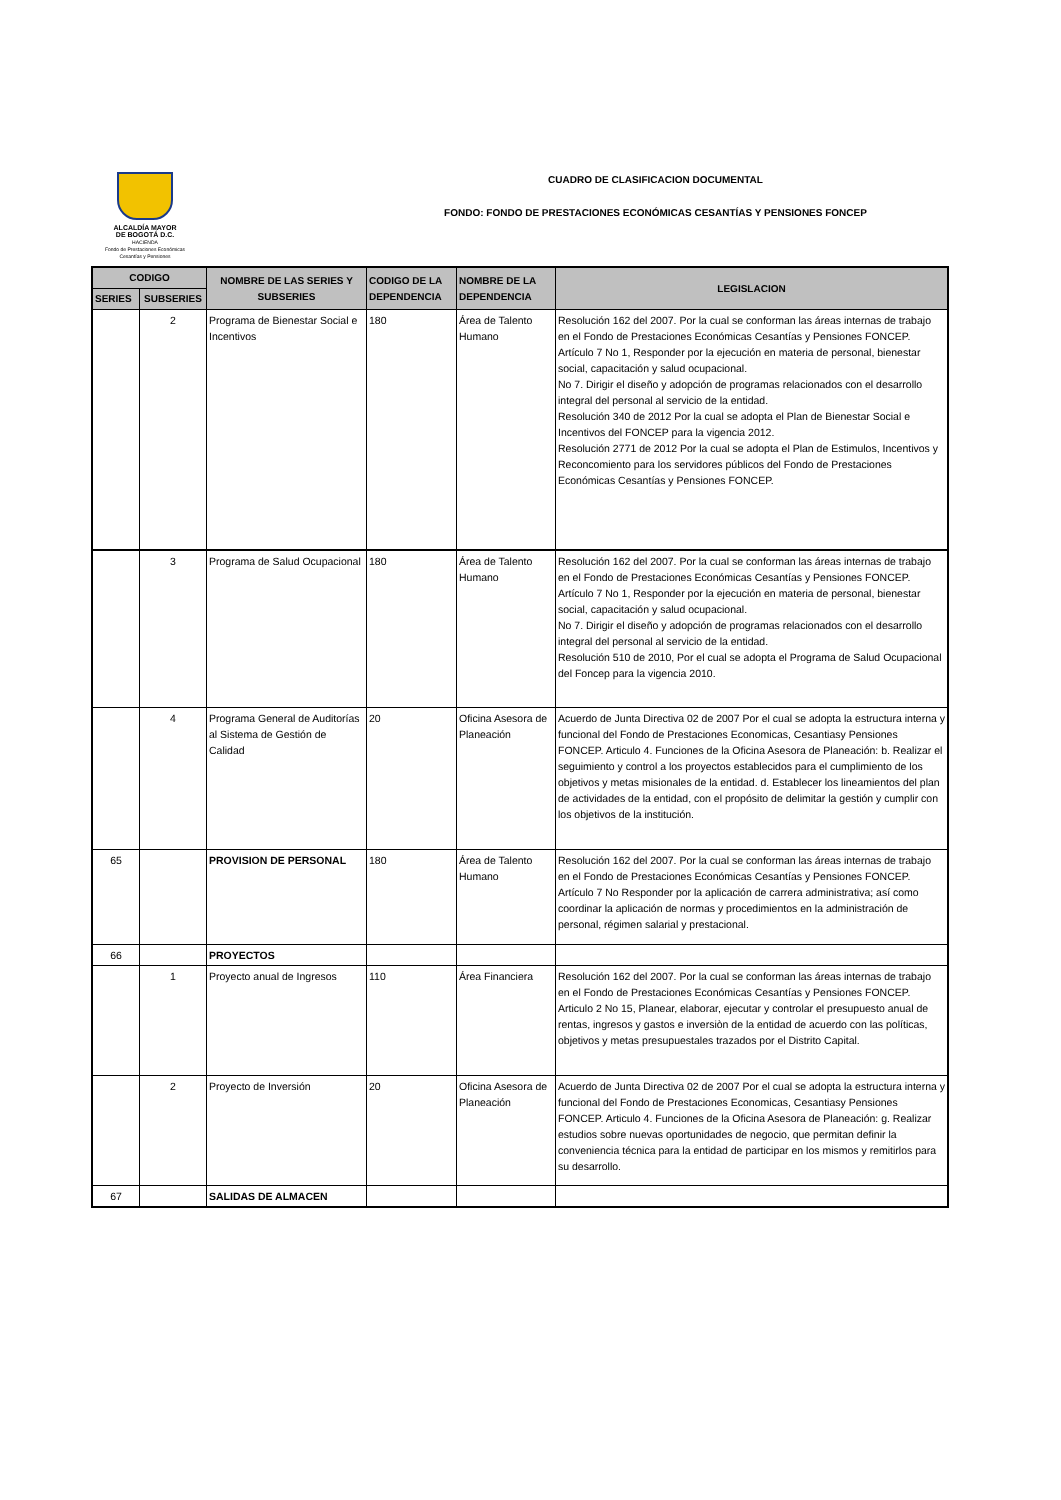ALCALDÍA MAYOR
DE BOGOTÁ D.C.
HACIENDA
Fondo de Prestaciones Económicas
Cesantías y Pensiones
CUADRO DE CLASIFICACION DOCUMENTAL
FONDO: FONDO DE PRESTACIONES ECONÓMICAS CESANTÍAS Y PENSIONES FONCEP
| CODIGO | | NOMBRE DE LAS SERIES Y SUBSERIES | CODIGO DE LA DEPENDENCIA | NOMBRE DE LA DEPENDENCIA | LEGISLACION |
| --- | --- | --- | --- | --- | --- |
| SERIES | SUBSERIES | | | | |
| | 2 | Programa de Bienestar Social e Incentivos | 180 | Área de Talento Humano | Resolución 162 del 2007. Por la cual se conforman las áreas internas de trabajo en el Fondo de Prestaciones Económicas Cesantías y Pensiones FONCEP. Artículo 7 No 1, Responder por la ejecución en materia de personal, bienestar social, capacitación y salud ocupacional. No 7. Dirigir el diseño y adopción de programas relacionados con el desarrollo integral del personal al servicio de la entidad. Resolución 340 de 2012 Por la cual se adopta el Plan de Bienestar Social e Incentivos del FONCEP para la vigencia 2012. Resolución 2771 de 2012 Por la cual se adopta el Plan de Estimulos, Incentivos y Reconcomiento para los servidores públicos del Fondo de Prestaciones Económicas Cesantías y Pensiones FONCEP. |
| | 3 | Programa de Salud Ocupacional | 180 | Área de Talento Humano | Resolución 162 del 2007. Por la cual se conforman las áreas internas de trabajo en el Fondo de Prestaciones Económicas Cesantías y Pensiones FONCEP. Artículo 7 No 1, Responder por la ejecución en materia de personal, bienestar social, capacitación y salud ocupacional. No 7. Dirigir el diseño y adopción de programas relacionados con el desarrollo integral del personal al servicio de la entidad. Resolución 510 de 2010, Por el cual se adopta el Programa de Salud Ocupacional del Foncep para la vigencia 2010. |
| | 4 | Programa General de Auditorías al Sistema de Gestión de Calidad | 20 | Oficina Asesora de Planeación | Acuerdo de Junta Directiva 02 de 2007 Por el cual se adopta la estructura interna y funcional del Fondo de Prestaciones Economicas, Cesantiasy Pensiones FONCEP. Articulo 4. Funciones de la Oficina Asesora de Planeación: b. Realizar el seguimiento y control a los proyectos establecidos para el cumplimiento de los objetivos y metas misionales de la entidad. d. Establecer los lineamientos del plan de actividades de la entidad, con el propósito de delimitar la gestión y cumplir con los objetivos de la institución. |
| 65 | | PROVISION DE PERSONAL | 180 | Área de Talento Humano | Resolución 162 del 2007. Por la cual se conforman las áreas internas de trabajo en el Fondo de Prestaciones Económicas Cesantías y Pensiones FONCEP. Artículo 7 No Responder por la aplicación de carrera administrativa; así como coordinar la aplicación de normas y procedimientos en la administración de personal, régimen salarial y prestacional. |
| 66 | | PROYECTOS | | | |
| | 1 | Proyecto anual de Ingresos | 110 | Área Financiera | Resolución 162 del 2007. Por la cual se conforman las áreas internas de trabajo en el Fondo de Prestaciones Económicas Cesantías y Pensiones FONCEP. Articulo 2 No 15, Planear, elaborar, ejecutar y controlar el presupuesto anual de rentas, ingresos y gastos e inversiòn de la entidad de acuerdo con las políticas, objetivos y metas presupuestales trazados por el Distrito Capital. |
| | 2 | Proyecto de Inversión | 20 | Oficina Asesora de Planeación | Acuerdo de Junta Directiva 02 de 2007 Por el cual se adopta la estructura interna y funcional del Fondo de Prestaciones Economicas, Cesantiasy Pensiones FONCEP. Articulo 4. Funciones de la Oficina Asesora de Planeación: g. Realizar estudios sobre nuevas oportunidades de negocio, que permitan definir la conveniencia técnica para la entidad de participar en los mismos y remitirlos para su desarrollo. |
| 67 | | SALIDAS DE ALMACEN | | | |